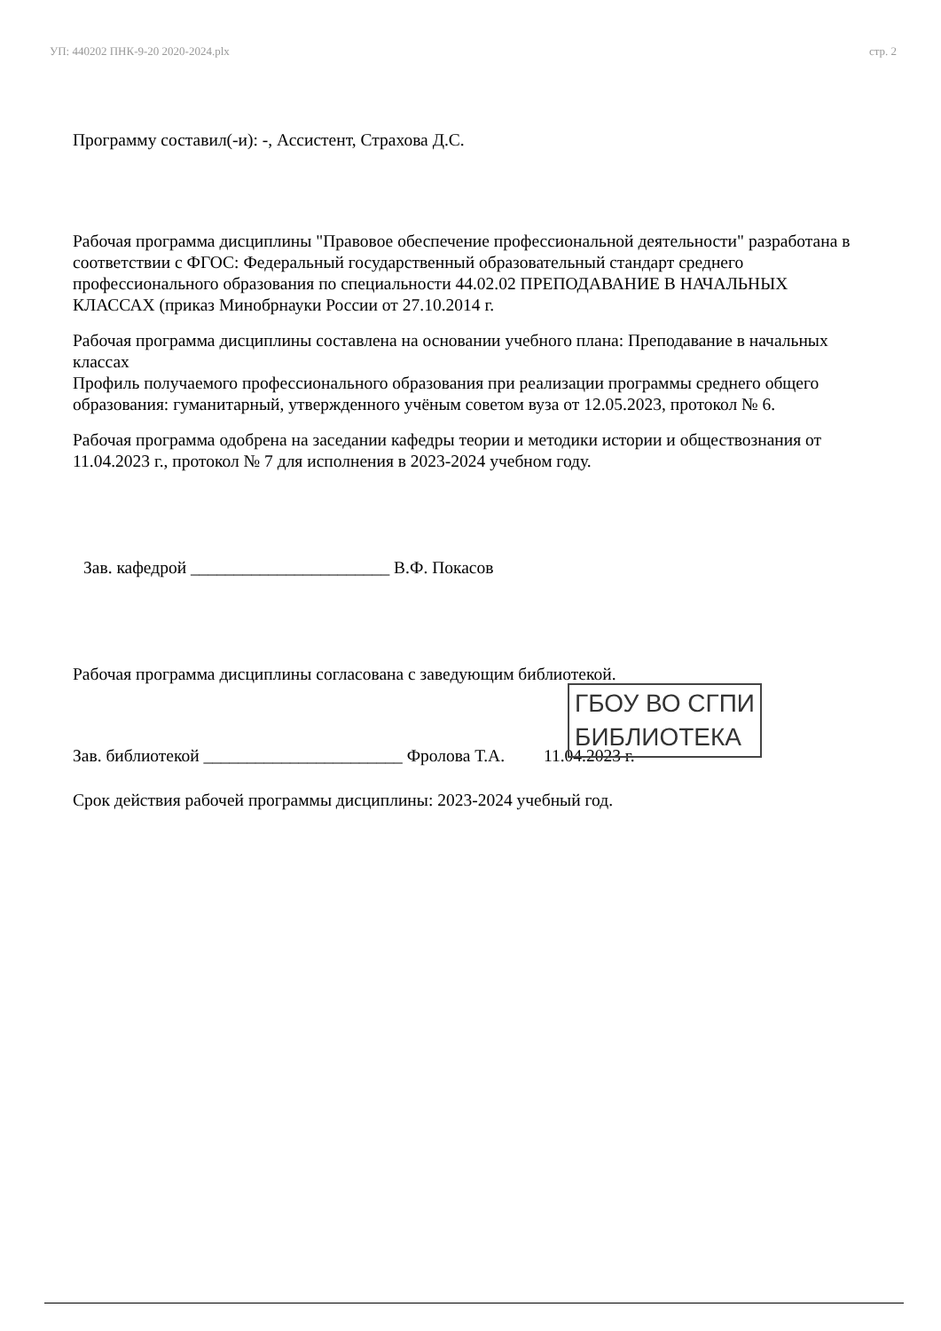УП: 440202 ПНК-9-20 2020-2024.plx стр. 2
Программу составил(-и): -, Ассистент, Страхова Д.С.
Рабочая программа дисциплины "Правовое обеспечение профессиональной деятельности" разработана в соответствии с ФГОС: Федеральный государственный образовательный стандарт среднего профессионального образования по специальности 44.02.02 ПРЕПОДАВАНИЕ В НАЧАЛЬНЫХ КЛАССАХ (приказ Минобрнауки России от 27.10.2014 г.
Рабочая программа дисциплины составлена на основании учебного плана: Преподавание в начальных классах
Профиль получаемого профессионального образования при реализации программы среднего общего образования: гуманитарный, утвержденного учёным советом вуза от 12.05.2023, протокол № 6.
Рабочая программа одобрена на заседании кафедры теории и методики истории и обществознания от 11.04.2023 г., протокол № 7 для исполнения в 2023-2024 учебном году.
Зав. кафедрой _______________________ В.Ф. Покасов
Рабочая программа дисциплины согласована с заведующим библиотекой.
Зав. библиотекой _______________________ Фролова Т.А. 11.04.2023 г.
Срок действия рабочей программы дисциплины: 2023-2024 учебный год.
ГБОУ ВО СГПИ
БИБЛИОТЕКА